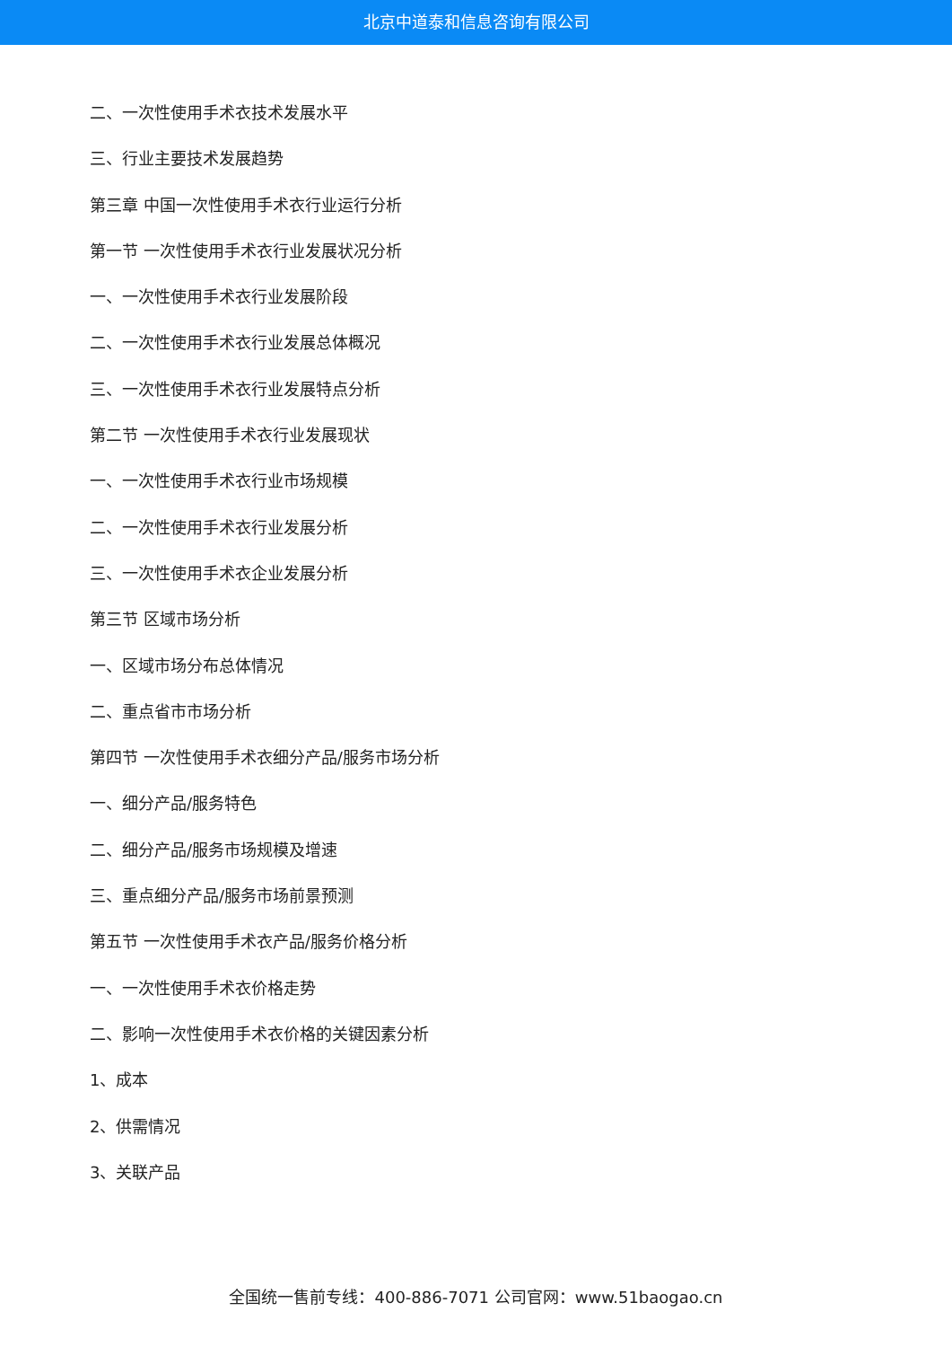北京中道泰和信息咨询有限公司
二、一次性使用手术衣技术发展水平
三、行业主要技术发展趋势
第三章 中国一次性使用手术衣行业运行分析
第一节 一次性使用手术衣行业发展状况分析
一、一次性使用手术衣行业发展阶段
二、一次性使用手术衣行业发展总体概况
三、一次性使用手术衣行业发展特点分析
第二节 一次性使用手术衣行业发展现状
一、一次性使用手术衣行业市场规模
二、一次性使用手术衣行业发展分析
三、一次性使用手术衣企业发展分析
第三节 区域市场分析
一、区域市场分布总体情况
二、重点省市市场分析
第四节 一次性使用手术衣细分产品/服务市场分析
一、细分产品/服务特色
二、细分产品/服务市场规模及增速
三、重点细分产品/服务市场前景预测
第五节 一次性使用手术衣产品/服务价格分析
一、一次性使用手术衣价格走势
二、影响一次性使用手术衣价格的关键因素分析
1、成本
2、供需情况
3、关联产品
全国统一售前专线：400-886-7071 公司官网：www.51baogao.cn